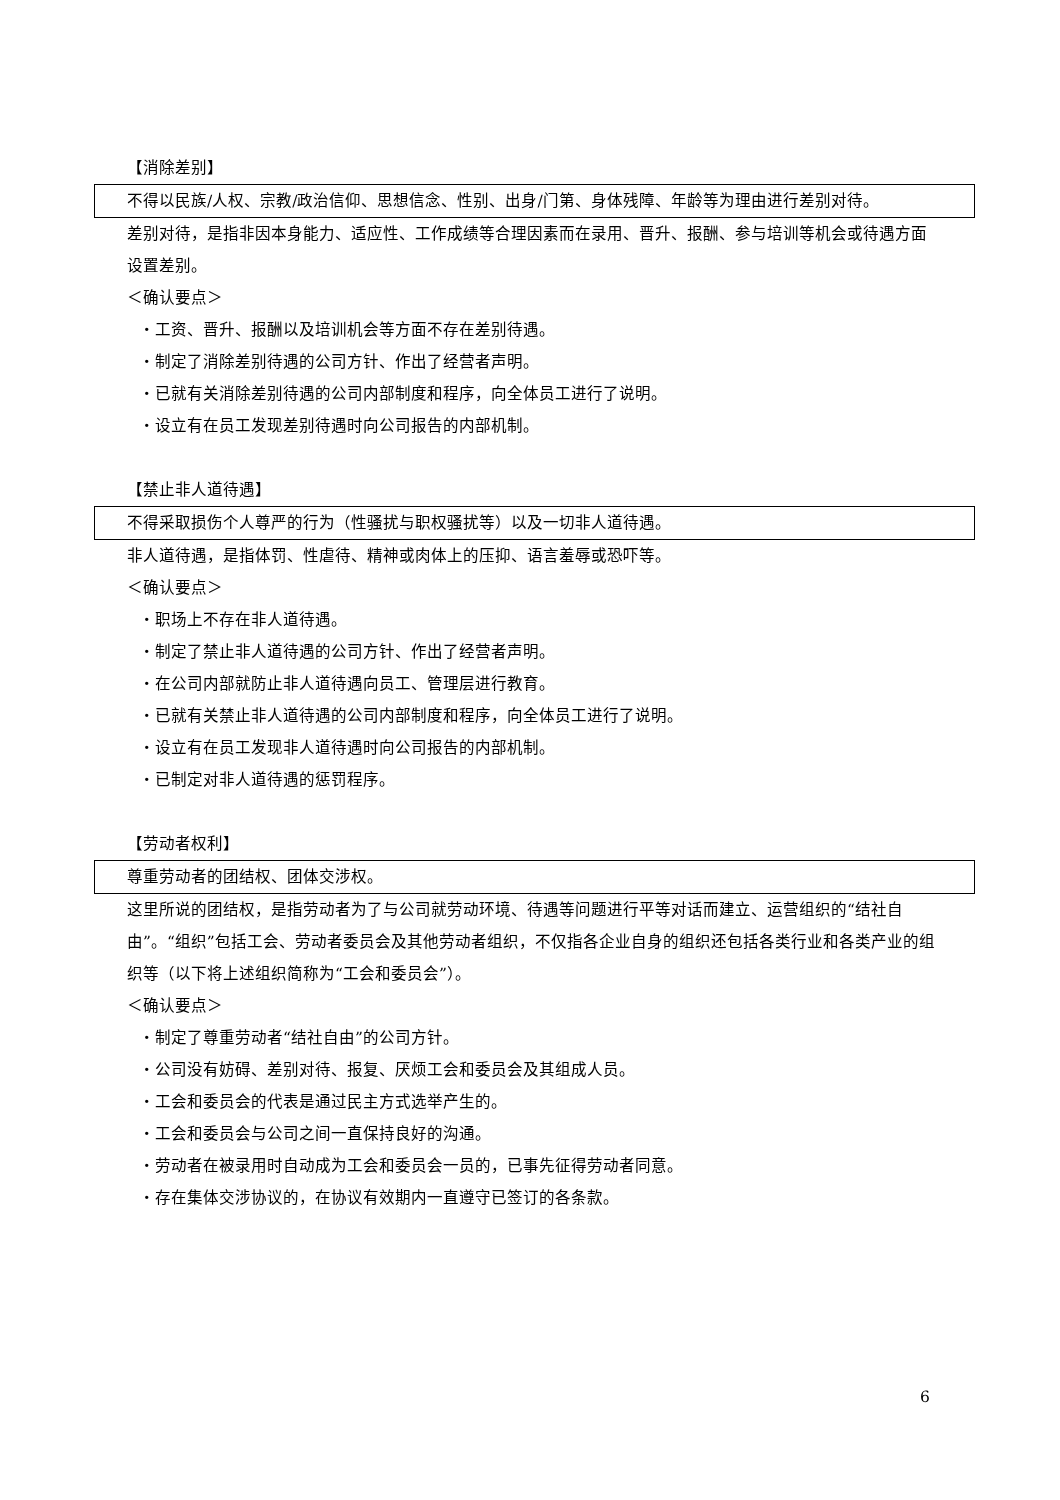【消除差别】
不得以民族/人权、宗教/政治信仰、思想信念、性别、出身/门第、身体残障、年龄等为理由进行差别对待。
差别对待，是指非因本身能力、适应性、工作成绩等合理因素而在录用、晋升、报酬、参与培训等机会或待遇方面设置差别。
＜确认要点＞
・工资、晋升、报酬以及培训机会等方面不存在差别待遇。
・制定了消除差别待遇的公司方针、作出了经营者声明。
・已就有关消除差别待遇的公司内部制度和程序，向全体员工进行了说明。
・设立有在员工发现差别待遇时向公司报告的内部机制。
【禁止非人道待遇】
不得采取损伤个人尊严的行为（性骚扰与职权骚扰等）以及一切非人道待遇。
非人道待遇，是指体罚、性虐待、精神或肉体上的压抑、语言羞辱或恐吓等。
＜确认要点＞
・职场上不存在非人道待遇。
・制定了禁止非人道待遇的公司方针、作出了经营者声明。
・在公司内部就防止非人道待遇向员工、管理层进行教育。
・已就有关禁止非人道待遇的公司内部制度和程序，向全体员工进行了说明。
・设立有在员工发现非人道待遇时向公司报告的内部机制。
・已制定对非人道待遇的惩罚程序。
【劳动者权利】
尊重劳动者的团结权、团体交涉权。
这里所说的团结权，是指劳动者为了与公司就劳动环境、待遇等问题进行平等对话而建立、运营组织的“结社自由”。“组织”包括工会、劳动者委员会及其他劳动者组织，不仅指各企业自身的组织还包括各类行业和各类产业的组织等（以下将上述组织简称为“工会和委员会”）。
＜确认要点＞
・制定了尊重劳动者“结社自由”的公司方针。
・公司没有妨碍、差别对待、报复、厌烦工会和委员会及其组成人员。
・工会和委员会的代表是通过民主方式选举产生的。
・工会和委员会与公司之间一直保持良好的沟通。
・劳动者在被录用时自动成为工会和委员会一员的，已事先征得劳动者同意。
・存在集体交涉协议的，在协议有效期内一直遵守已签订的各条款。
6